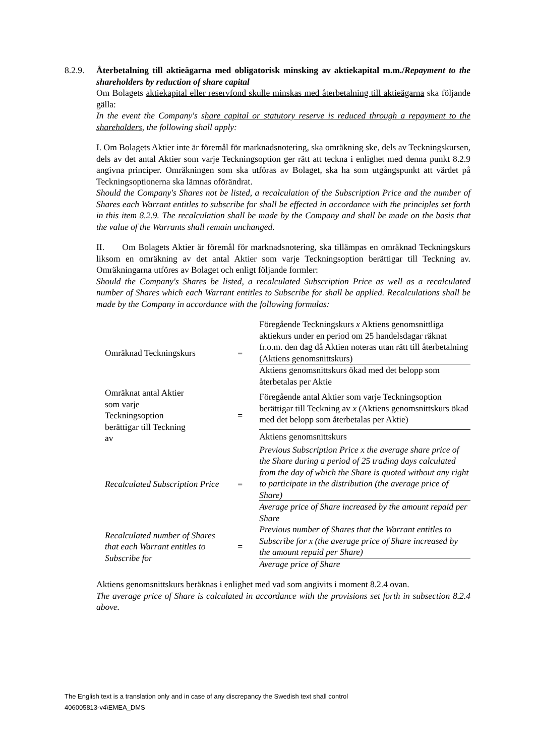8.2.9. Återbetalning till aktieägarna med obligatorisk minsking av aktiekapital m.m./Repayment to the shareholders by reduction of share capital
Om Bolagets aktiekapital eller reservfond skulle minskas med återbetalning till aktieägarna ska följande gälla:
In the event the Company's share capital or statutory reserve is reduced through a repayment to the shareholders, the following shall apply:
I. Om Bolagets Aktier inte är föremål för marknadsnotering, ska omräkning ske, dels av Teckningskursen, dels av det antal Aktier som varje Teckningsoption ger rätt att teckna i enlighet med denna punkt 8.2.9 angivna principer. Omräkningen som ska utföras av Bolaget, ska ha som utgångspunkt att värdet på Teckningsoptionerna ska lämnas oförändrat.
Should the Company's Shares not be listed, a recalculation of the Subscription Price and the number of Shares each Warrant entitles to subscribe for shall be effected in accordance with the principles set forth in this item 8.2.9. The recalculation shall be made by the Company and shall be made on the basis that the value of the Warrants shall remain unchanged.
II. Om Bolagets Aktier är föremål för marknadsnotering, ska tillämpas en omräknad Teckningskurs liksom en omräkning av det antal Aktier som varje Teckningsoption berättigar till Teckning av. Omräkningarna utföres av Bolaget och enligt följande formler:
Should the Company's Shares be listed, a recalculated Subscription Price as well as a recalculated number of Shares which each Warrant entitles to Subscribe for shall be applied. Recalculations shall be made by the Company in accordance with the following formulas:
| Omräknad Teckningskurs | = | Föregående Teckningskurs x Aktiens genomsnittliga aktiekurs under en period om 25 handelsdagar räknat fr.o.m. den dag då Aktien noteras utan rätt till återbetalning (Aktiens genomsnittskurs) |
| | | Aktiens genomsnittskurs ökad med det belopp som återbetalas per Aktie |
| Omräknat antal Aktier som varje Teckningsoption berättigar till Teckning av | = | Föregående antal Aktier som varje Teckningsoption berättigar till Teckning av x (Aktiens genomsnittskurs ökad med det belopp som återbetalas per Aktie) |
| | | Aktiens genomsnittskurs |
| Recalculated Subscription Price | = | Previous Subscription Price x the average share price of the Share during a period of 25 trading days calculated from the day of which the Share is quoted without any right to participate in the distribution (the average price of Share) |
| | | Average price of Share increased by the amount repaid per Share |
| Recalculated number of Shares that each Warrant entitles to Subscribe for | = | Previous number of Shares that the Warrant entitles to Subscribe for x (the average price of Share increased by the amount repaid per Share) |
| | | Average price of Share |
Aktiens genomsnittskurs beräknas i enlighet med vad som angivits i moment 8.2.4 ovan.
The average price of Share is calculated in accordance with the provisions set forth in subsection 8.2.4 above.
The English text is a translation only and in case of any discrepancy the Swedish text shall control
406005813-v4\EMEA_DMS